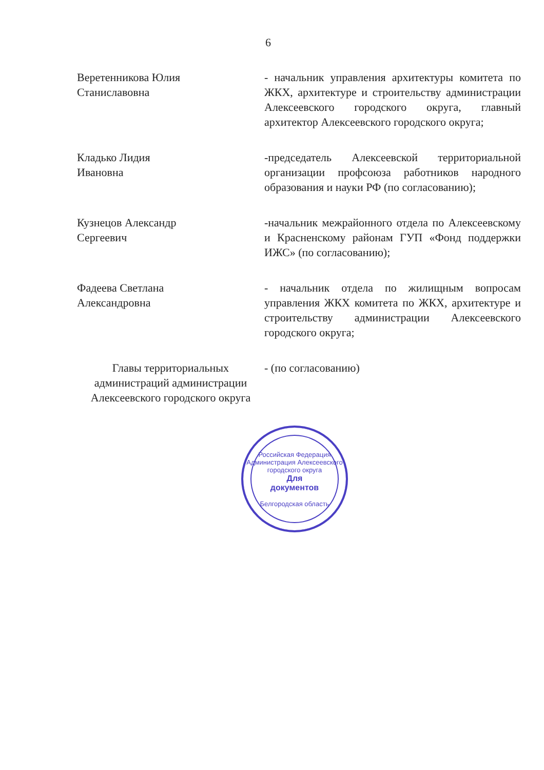6
Веретенникова Юлия
Станиславовна
- начальник управления архитектуры комитета по ЖКХ, архитектуре и строительству администрации Алексеевского городского округа, главный архитектор Алексеевского городского округа;
Кладько Лидия
Ивановна
-председатель Алексеевской территориальной организации профсоюза работников народного образования и науки РФ (по согласованию);
Кузнецов Александр
Сергеевич
-начальник межрайонного отдела по Алексеевскому и Красненскому районам ГУП «Фонд поддержки ИЖС» (по согласованию);
Фадеева Светлана
Александровна
- начальник отдела по жилищным вопросам управления ЖКХ комитета по ЖКХ, архитектуре и строительству администрации Алексеевского городского округа;
Главы территориальных администраций администрации Алексеевского городского округа
- (по согласованию)
Российская Федерация
Администрация Алексеевского городского округа
Для
документов
Белгородская область